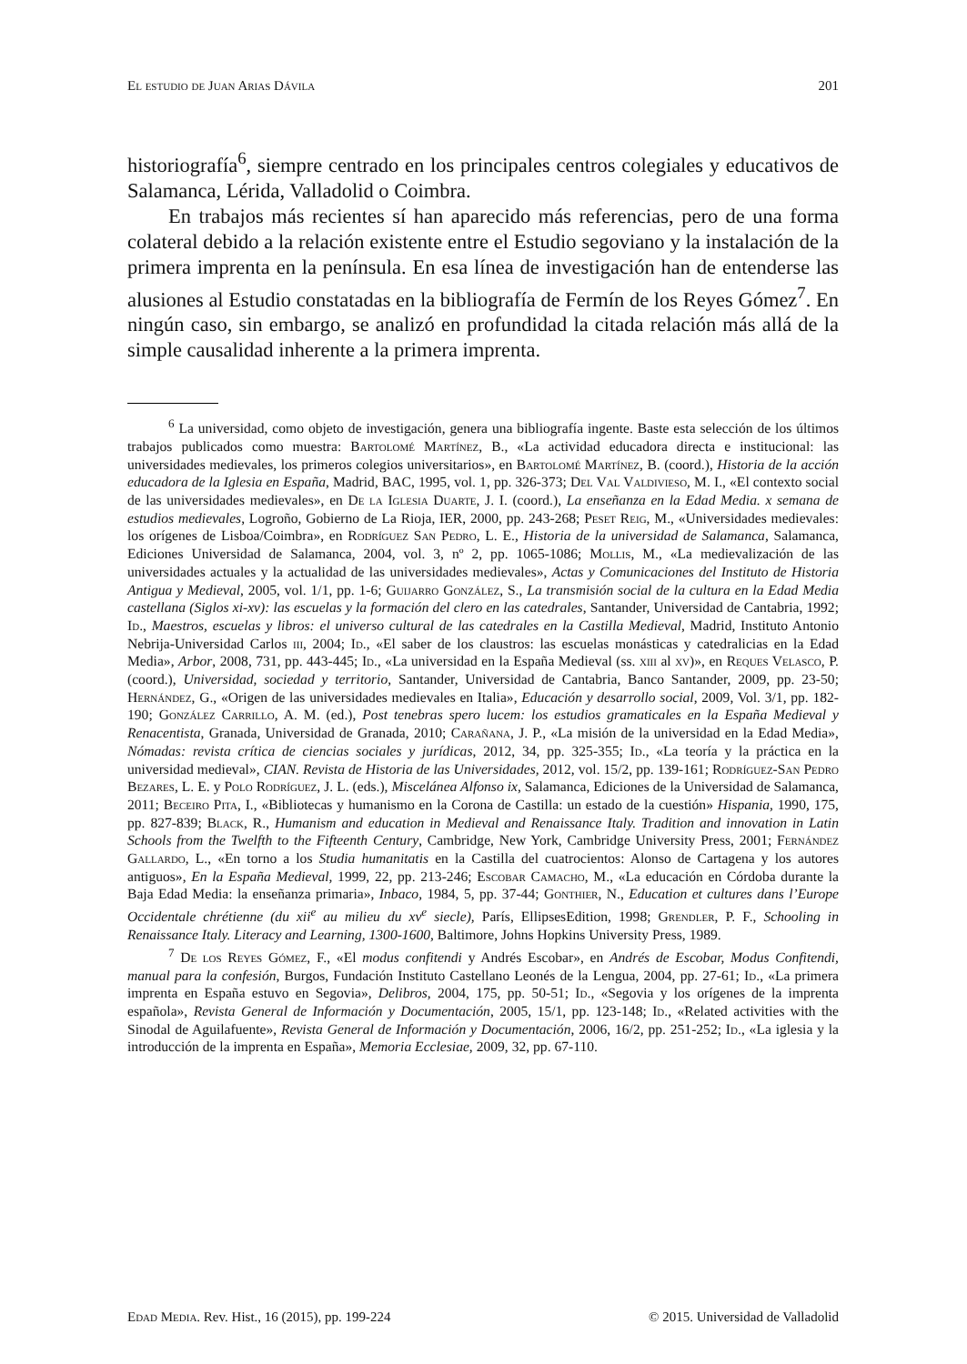El estudio de Juan Arias Dávila 201
historiografía<sup>6</sup>, siempre centrado en los principales centros colegiales y educativos de Salamanca, Lérida, Valladolid o Coimbra.
En trabajos más recientes sí han aparecido más referencias, pero de una forma colateral debido a la relación existente entre el Estudio segoviano y la instalación de la primera imprenta en la península. En esa línea de investigación han de entenderse las alusiones al Estudio constatadas en la bibliografía de Fermín de los Reyes Gómez<sup>7</sup>. En ningún caso, sin embargo, se analizó en profundidad la citada relación más allá de la simple causalidad inherente a la primera imprenta.
<sup>6</sup> La universidad, como objeto de investigación, genera una bibliografía ingente. Baste esta selección de los últimos trabajos publicados como muestra: Bartolomé Martínez, B., «La actividad educadora directa e institucional: las universidades medievales, los primeros colegios universitarios», en Bartolomé Martínez, B. (coord.), Historia de la acción educadora de la Iglesia en España, Madrid, BAC, 1995, vol. 1, pp. 326-373; Del Val Valdivieso, M. I., «El contexto social de las universidades medievales», en De la Iglesia Duarte, J. I. (coord.), La enseñanza en la Edad Media. x semana de estudios medievales, Logroño, Gobierno de La Rioja, IER, 2000, pp. 243-268; Peset Reig, M., «Universidades medievales: los orígenes de Lisboa/Coimbra», en Rodríguez San Pedro, L. E., Historia de la universidad de Salamanca, Salamanca, Ediciones Universidad de Salamanca, 2004, vol. 3, nº 2, pp. 1065-1086; Mollis, M., «La medievalización de las universidades actuales y la actualidad de las universidades medievales», Actas y Comunicaciones del Instituto de Historia Antigua y Medieval, 2005, vol. 1/1, pp. 1-6; Guijarro González, S., La transmisión social de la cultura en la Edad Media castellana (Siglos xi-xv): las escuelas y la formación del clero en las catedrales, Santander, Universidad de Cantabria, 1992; Id., Maestros, escuelas y libros: el universo cultural de las catedrales en la Castilla Medieval, Madrid, Instituto Antonio Nebrija-Universidad Carlos iii, 2004; Id., «El saber de los claustros: las escuelas monásticas y catedralicias en la Edad Media», Arbor, 2008, 731, pp. 443-445; Id., «La universidad en la España Medieval (ss. xiii al xv)», en Reques Velasco, P. (coord.), Universidad, sociedad y territorio, Santander, Universidad de Cantabria, Banco Santander, 2009, pp. 23-50; Hernández, G., «Origen de las universidades medievales en Italia», Educación y desarrollo social, 2009, Vol. 3/1, pp. 182-190; González Carrillo, A. M. (ed.), Post tenebras spero lucem: los estudios gramaticales en la España Medieval y Renacentista, Granada, Universidad de Granada, 2010; Carañana, J. P., «La misión de la universidad en la Edad Media», Nómadas: revista crítica de ciencias sociales y jurídicas, 2012, 34, pp. 325-355; Id., «La teoría y la práctica en la universidad medieval», CIAN. Revista de Historia de las Universidades, 2012, vol. 15/2, pp. 139-161; Rodríguez-San Pedro Bezares, L. E. y Polo Rodríguez, J. L. (eds.), Miscelánea Alfonso ix, Salamanca, Ediciones de la Universidad de Salamanca, 2011; Beceiro Pita, I., «Bibliotecas y humanismo en la Corona de Castilla: un estado de la cuestión» Hispania, 1990, 175, pp. 827-839; Black, R., Humanism and education in Medieval and Renaissance Italy. Tradition and innovation in Latin Schools from the Twelfth to the Fifteenth Century, Cambridge, New York, Cambridge University Press, 2001; Fernández Gallardo, L., «En torno a los Studia humanitatis en la Castilla del cuatrocientos: Alonso de Cartagena y los autores antiguos», En la España Medieval, 1999, 22, pp. 213-246; Escobar Camacho, M., «La educación en Córdoba durante la Baja Edad Media: la enseñanza primaria», Inbaco, 1984, 5, pp. 37-44; Gonthier, N., Education et cultures dans l’Europe Occidentale chrétienne (du xii<sup>e</sup> au milieu du xv<sup>e</sup> siecle), París, EllipsesEdition, 1998; Grendler, P. F., Schooling in Renaissance Italy. Literacy and Learning, 1300-1600, Baltimore, Johns Hopkins University Press, 1989.
<sup>7</sup> De los Reyes Gómez, F., «El modus confitendi y Andrés Escobar», en Andrés de Escobar, Modus Confitendi, manual para la confesión, Burgos, Fundación Instituto Castellano Leonés de la Lengua, 2004, pp. 27-61; Id., «La primera imprenta en España estuvo en Segovia», Delibros, 2004, 175, pp. 50-51; Id., «Segovia y los orígenes de la imprenta española», Revista General de Información y Documentación, 2005, 15/1, pp. 123-148; Id., «Related activities with the Sinodal de Aguilafuente», Revista General de Información y Documentación, 2006, 16/2, pp. 251-252; Id., «La iglesia y la introducción de la imprenta en España», Memoria Ecclesiae, 2009, 32, pp. 67-110.
Edad Media. Rev. Hist., 16 (2015), pp. 199-224 © 2015. Universidad de Valladolid